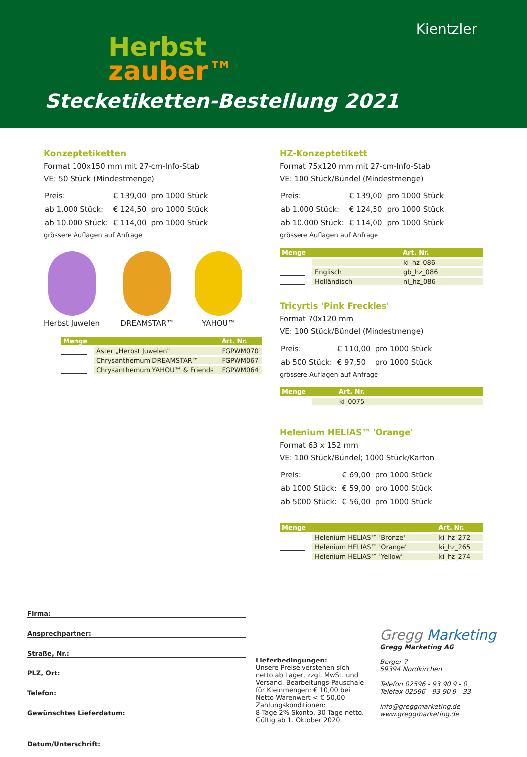Herbst
zauber™
Kientzler
Stecketiketten-Bestellung 2021
Konzeptetiketten
Format 100x150 mm mit 27-cm-Info-Stab
VE: 50 Stück (Mindestmenge)
| Preis: | € 139,00 | pro 1000 Stück |
| ab 1.000 Stück: | € 124,50 | pro 1000 Stück |
| ab 10.000 Stück: | € 114,00 | pro 1000 Stück |
grössere Auflagen auf Anfrage
Herbst Juwelen DREAMSTAR™ YAHOU™
| Menge | | | Art. Nr. |
| --- | --- | --- | --- |
| | | Aster „Herbst Juwelen" | FGPWM070 |
| | | Chrysanthemum DREAMSTAR™ | FGPWM067 |
| | | Chrysanthemum YAHOU™ & Friends | FGPWM064 |
HZ-Konzeptetikett
Format 75x120 mm mit 27-cm-Info-Stab
VE: 100 Stück/Bündel (Mindestmenge)
| Preis: | € 139,00 | pro 1000 Stück |
| ab 1.000 Stück: | € 124,50 | pro 1000 Stück |
| ab 10.000 Stück: | € 114,00 | pro 1000 Stück |
grössere Auflagen auf Anfrage
| Menge | | | Art. Nr. |
| --- | --- | --- | --- |
| | | | ki_hz_086 |
| | | Englisch | gb_hz_086 |
| | | Holländisch | nl_hz_086 |
Tricyrtis 'Pink Freckles'
Format 70x120 mm
VE: 100 Stück/Bündel (Mindestmenge)
| Preis: | € 110,00 | pro 1000 Stück |
| ab 500 Stück: | € 97,50 | pro 1000 Stück |
grössere Auflagen auf Anfrage
| Menge | | | Art. Nr. |
| --- | --- | --- | --- |
| | | | ki_0075 |
Helenium HELIAS™ 'Orange'
Format 63 x 152 mm
VE: 100 Stück/Bündel; 1000 Stück/Karton
| Preis: | € 69,00 | pro 1000 Stück |
| ab 1000 Stück: | € 59,00 | pro 1000 Stück |
| ab 5000 Stück: | € 56,00 | pro 1000 Stück |
| Menge | | | Art. Nr. |
| --- | --- | --- | --- |
| | | Helenium HELIAS™ 'Bronze' | ki_hz_272 |
| | | Helenium HELIAS™ 'Orange' | ki_hz_265 |
| | | Helenium HELIAS™ 'Yellow' | ki_hz_274 |
Firma:
Ansprechpartner:
Straße, Nr.:
PLZ, Ort:
Telefon:
Gewünschtes Lieferdatum:
Datum/Unterschrift:
Lieferbedingungen:
Unsere Preise verstehen sich netto ab Lager, zzgl. MwSt. und Versand. Bearbeitungs-Pauschale für Kleinmengen: € 10,00 bei Netto-Warenwert < € 50,00
Zahlungskonditionen:
8 Tage 2% Skonto, 30 Tage netto.
Gültig ab 1. Oktober 2020.
Gregg Marketing
Gregg Marketing AG
Berger 7
59394 Nordkirchen
Telefon 02596 - 93 90 9 - 0
Telefax 02596 - 93 90 9 - 33
info@greggmarketing.de
www.greggmarketing.de